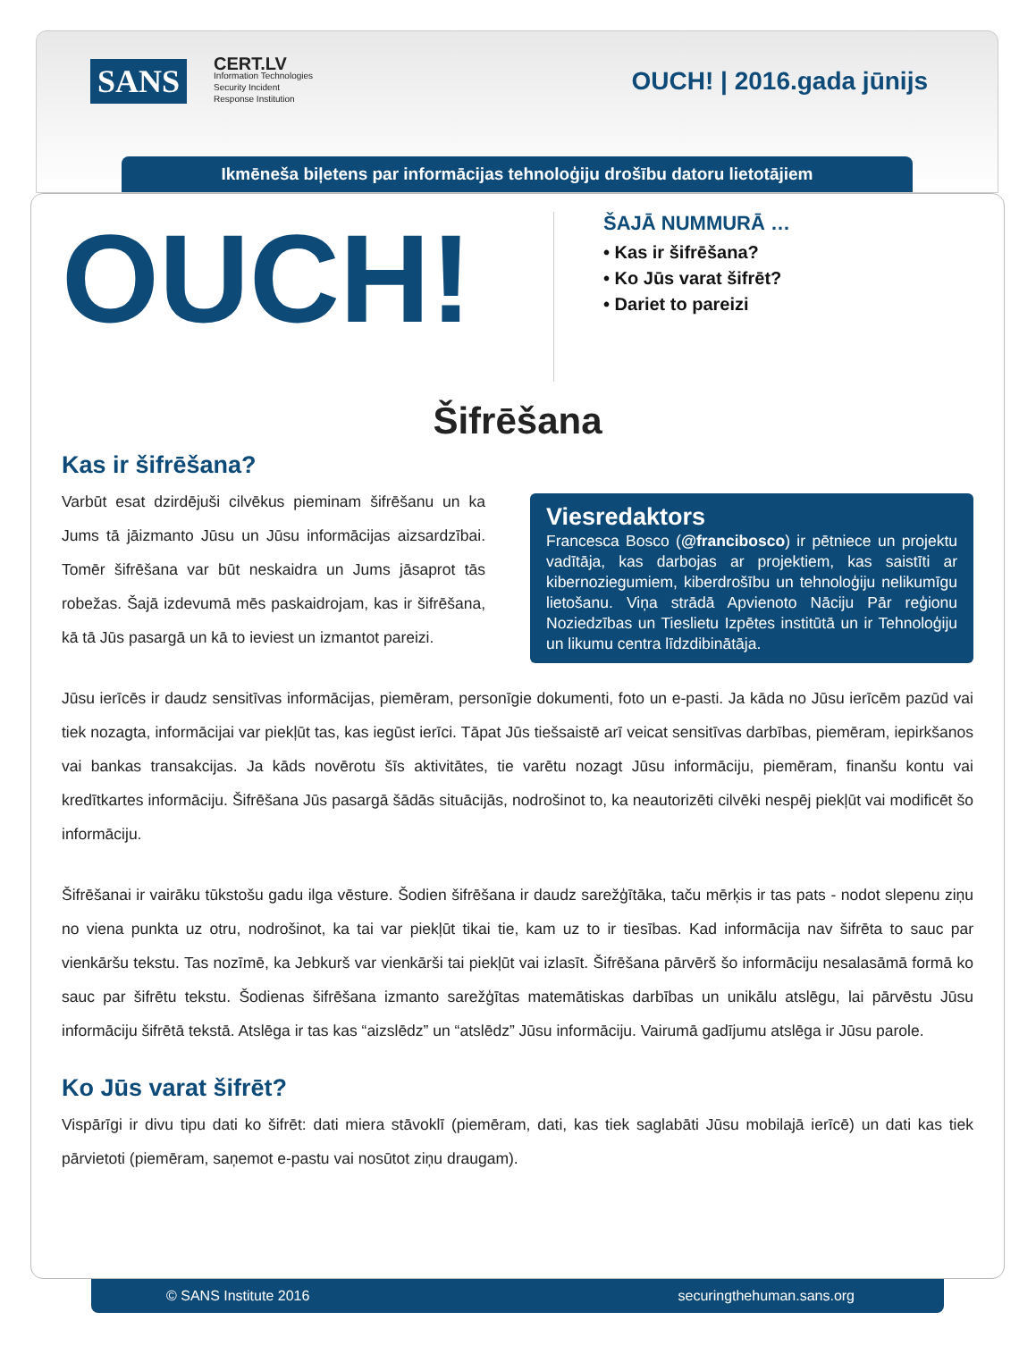SANS
CERT.LV
Information Technologies
Security Incident
Response Institution
OUCH! | 2016.gada jūnijs
Ikmēneša biļetens par informācijas tehnoloģiju drošību datoru lietotājiem
OUCH!
ŠAJĀ NUMMURĀ …
• Kas ir šifrēšana?
• Ko Jūs varat šifrēt?
• Dariet to pareizi
Šifrēšana
Kas ir šifrēšana?
Viesredaktors
Francesca Bosco (@francibosco) ir pētniece un projektu vadītāja, kas darbojas ar projektiem, kas saistīti ar kibernoziegumiem, kiberdrošību un tehnoloģiju nelikumīgu lietošanu. Viņa strādā Apvienoto Nāciju Pār reģionu Noziedzības un Tieslietu Izpētes institūtā un ir Tehnoloģiju un likumu centra līdzdibinātāja.
Varbūt esat dzirdējuši cilvēkus pieminam šifrēšanu un ka Jums tā jāizmanto Jūsu un Jūsu informācijas aizsardzībai. Tomēr šifrēšana var būt neskaidra un Jums jāsaprot tās robežas. Šajā izdevumā mēs paskaidrojam, kas ir šifrēšana, kā tā Jūs pasargā un kā to ieviest un izmantot pareizi.
Jūsu ierīcēs ir daudz sensitīvas informācijas, piemēram, personīgie dokumenti, foto un e-pasti. Ja kāda no Jūsu ierīcēm pazūd vai tiek nozagta, informācijai var piekļūt tas, kas iegūst ierīci. Tāpat Jūs tiešsaistē arī veicat sensitīvas darbības, piemēram, iepirkšanos vai bankas transakcijas. Ja kāds novērotu šīs aktivitātes, tie varētu nozagt Jūsu informāciju, piemēram, finanšu kontu vai kredītkartes informāciju. Šifrēšana Jūs pasargā šādās situācijās, nodrošinot to, ka neautorizēti cilvēki nespēj piekļūt vai modificēt šo informāciju.
Šifrēšanai ir vairāku tūkstošu gadu ilga vēsture. Šodien šifrēšana ir daudz sarežģītāka, taču mērķis ir tas pats - nodot slepenu ziņu no viena punkta uz otru, nodrošinot, ka tai var piekļūt tikai tie, kam uz to ir tiesības. Kad informācija nav šifrēta to sauc par vienkāršu tekstu. Tas nozīmē, ka Jebkurš var vienkārši tai piekļūt vai izlasīt. Šifrēšana pārvērš šo informāciju nesalasāmā formā ko sauc par šifrētu tekstu. Šodienas šifrēšana izmanto sarežģītas matemātiskas darbības un unikālu atslēgu, lai pārvēstu Jūsu informāciju šifrētā tekstā. Atslēga ir tas kas “aizslēdz” un “atslēdz” Jūsu informāciju. Vairumā gadījumu atslēga ir Jūsu parole.
Ko Jūs varat šifrēt?
Vispārīgi ir divu tipu dati ko šifrēt: dati miera stāvoklī (piemēram, dati, kas tiek saglabāti Jūsu mobilajā ierīcē) un dati kas tiek pārvietoti (piemēram, saņemot e-pastu vai nosūtot ziņu draugam).
© SANS Institute 2016 securingthehuman.sans.org